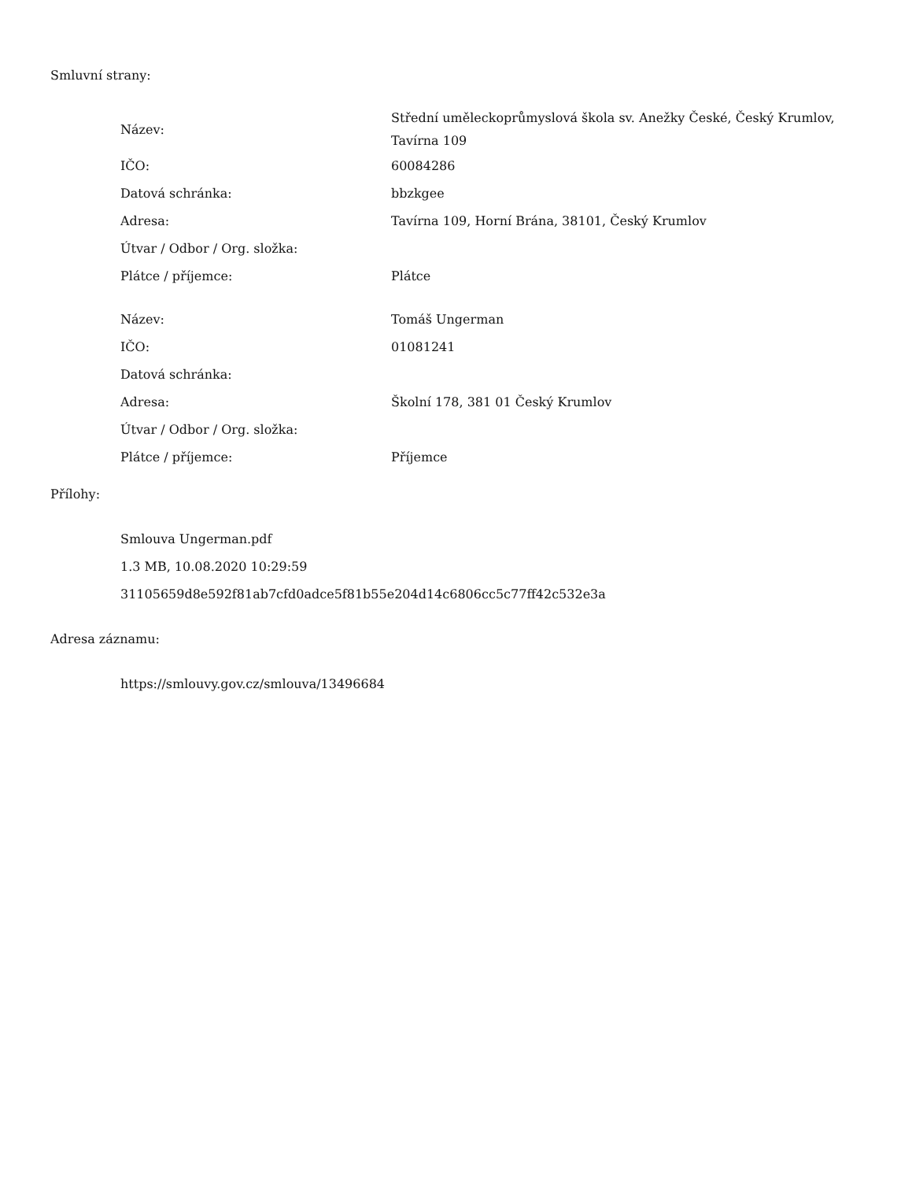Smluvní strany:
| Název: | Střední uměleckoprůmyslová škola sv. Anežky České, Český Krumlov, Tavírna 109 |
| IČO: | 60084286 |
| Datová schránka: | bbzkgee |
| Adresa: | Tavírna 109, Horní Brána, 38101, Český Krumlov |
| Útvar / Odbor / Org. složka: | |
| Plátce / příjemce: | Plátce |
| Název: | Tomáš Ungerman |
| IČO: | 01081241 |
| Datová schránka: | |
| Adresa: | Školní 178, 381 01 Český Krumlov |
| Útvar / Odbor / Org. složka: | |
| Plátce / příjemce: | Příjemce |
Přílohy:
Smlouva Ungerman.pdf
1.3 MB, 10.08.2020 10:29:59
31105659d8e592f81ab7cfd0adce5f81b55e204d14c6806cc5c77ff42c532e3a
Adresa záznamu:
https://smlouvy.gov.cz/smlouva/13496684